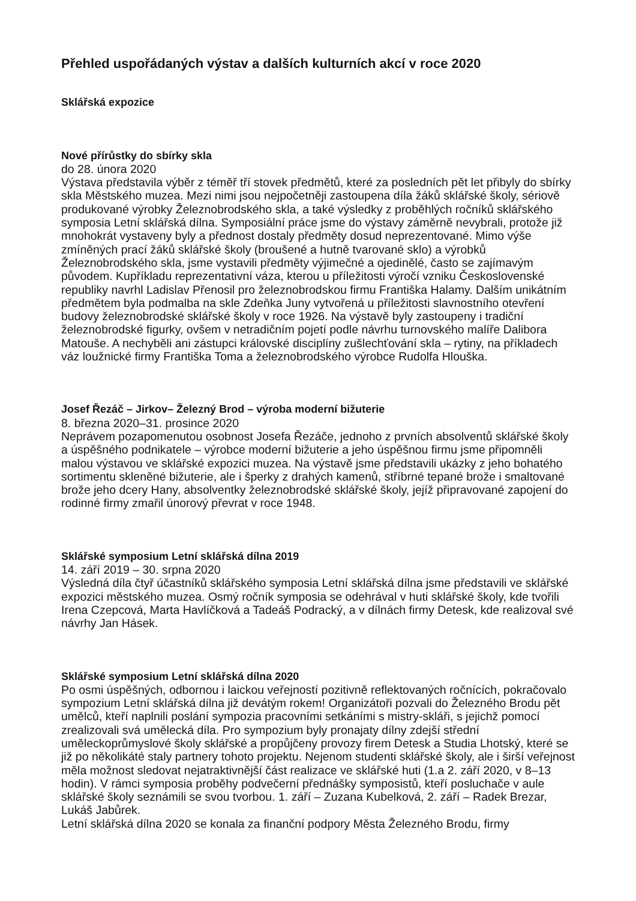Přehled uspořádaných výstav a dalších kulturních akcí v roce 2020
Sklářská expozice
Nové přírůstky do sbírky skla
do 28. února 2020
Výstava představila výběr z téměř tří stovek předmětů, které za posledních pět let přibyly do sbírky skla Městského muzea. Mezi nimi jsou nejpočetněji zastoupena díla žáků sklářské školy, sériově produkované výrobky Železnobrodského skla, a také výsledky z proběhlých ročníků sklářského symposia Letní sklářská dílna. Symposiální práce jsme do výstavy záměrně nevybrali, protože již mnohokrát vystaveny byly a přednost dostaly předměty dosud neprezentované. Mimo výše zmíněných prací žáků sklářské školy (broušené a hutně tvarované sklo) a výrobků Železnobrodského skla, jsme vystavili předměty výjimečné a ojedinělé, často se zajímavým původem. Kupříkladu reprezentativní váza, kterou u příležitosti výročí vzniku Československé republiky navrhl Ladislav Přenosil pro železnobrodskou firmu Františka Halamy. Dalším unikátním předmětem byla podmalba na skle Zdeňka Juny vytvořená u příležitosti slavnostního otevření budovy železnobrodské sklářské školy v roce 1926. Na výstavě byly zastoupeny i tradiční železnobrodské figurky, ovšem v netradičním pojetí podle návrhu turnovského malíře Dalibora Matouše. A nechyběli ani zástupci královské disciplíny zušlechťování skla – rytiny, na příkladech váz loužnické firmy Františka Toma a železnobrodského výrobce Rudolfa Hlouška.
Josef Řezáč – Jirkov– Železný Brod – výroba moderní bižuterie
8. března 2020–31. prosince 2020
Neprávem pozapomenutou osobnost Josefa Řezáče, jednoho z prvních absolventů sklářské školy a úspěšného podnikatele – výrobce moderní bižuterie a jeho úspěšnou firmu jsme připomněli malou výstavou ve sklářské expozici muzea. Na výstavě jsme představili ukázky z jeho bohatého sortimentu skleněné bižuterie, ale i šperky z drahých kamenů, stříbrné tepané brože i smaltované brože jeho dcery Hany, absolventky železnobrodské sklářské školy, jejíž připravované zapojení do rodinné firmy zmařil únorový převrat v roce 1948.
Sklářské symposium Letní sklářská dílna 2019
14. září 2019 – 30. srpna 2020
Výsledná díla čtyř účastníků sklářského symposia Letní sklářská dílna jsme představili ve sklářské expozici městského muzea. Osmý ročník symposia se odehrával v huti sklářské školy, kde tvořili Irena Czepcová, Marta Havlíčková a Tadeáš Podracký, a v dílnách firmy Detesk, kde realizoval své návrhy Jan Hásek.
Sklářské symposium Letní sklářská dílna 2020
Po osmi úspěšných, odbornou i laickou veřejností pozitivně reflektovaných ročnících, pokračovalo sympozium Letní sklářská dílna již devátým rokem! Organizátoři pozvali do Železného Brodu pět umělců, kteří naplnili poslání sympozia pracovními setkáními s mistry-skláři, s jejichž pomocí zrealizovali svá umělecká díla. Pro sympozium byly pronajaty dílny zdejší střední uměleckoprůmyslové školy sklářské a propůjčeny provozy firem Detesk a Studia Lhotský, které se již po několikáté staly partnery tohoto projektu. Nejenom studenti sklářské školy, ale i širší veřejnost měla možnost sledovat nejatraktivnější část realizace ve sklářské huti (1.a 2. září 2020, v 8–13 hodin). V rámci symposia proběhy podvečerní přednášky symposistů, kteří posluchače v aule sklářské školy seznámili se svou tvorbou. 1. září – Zuzana Kubelková, 2. září – Radek Brezar, Lukáš Jabůrek.
Letní sklářská dílna 2020 se konala za finanční podpory Města Železného Brodu, firmy